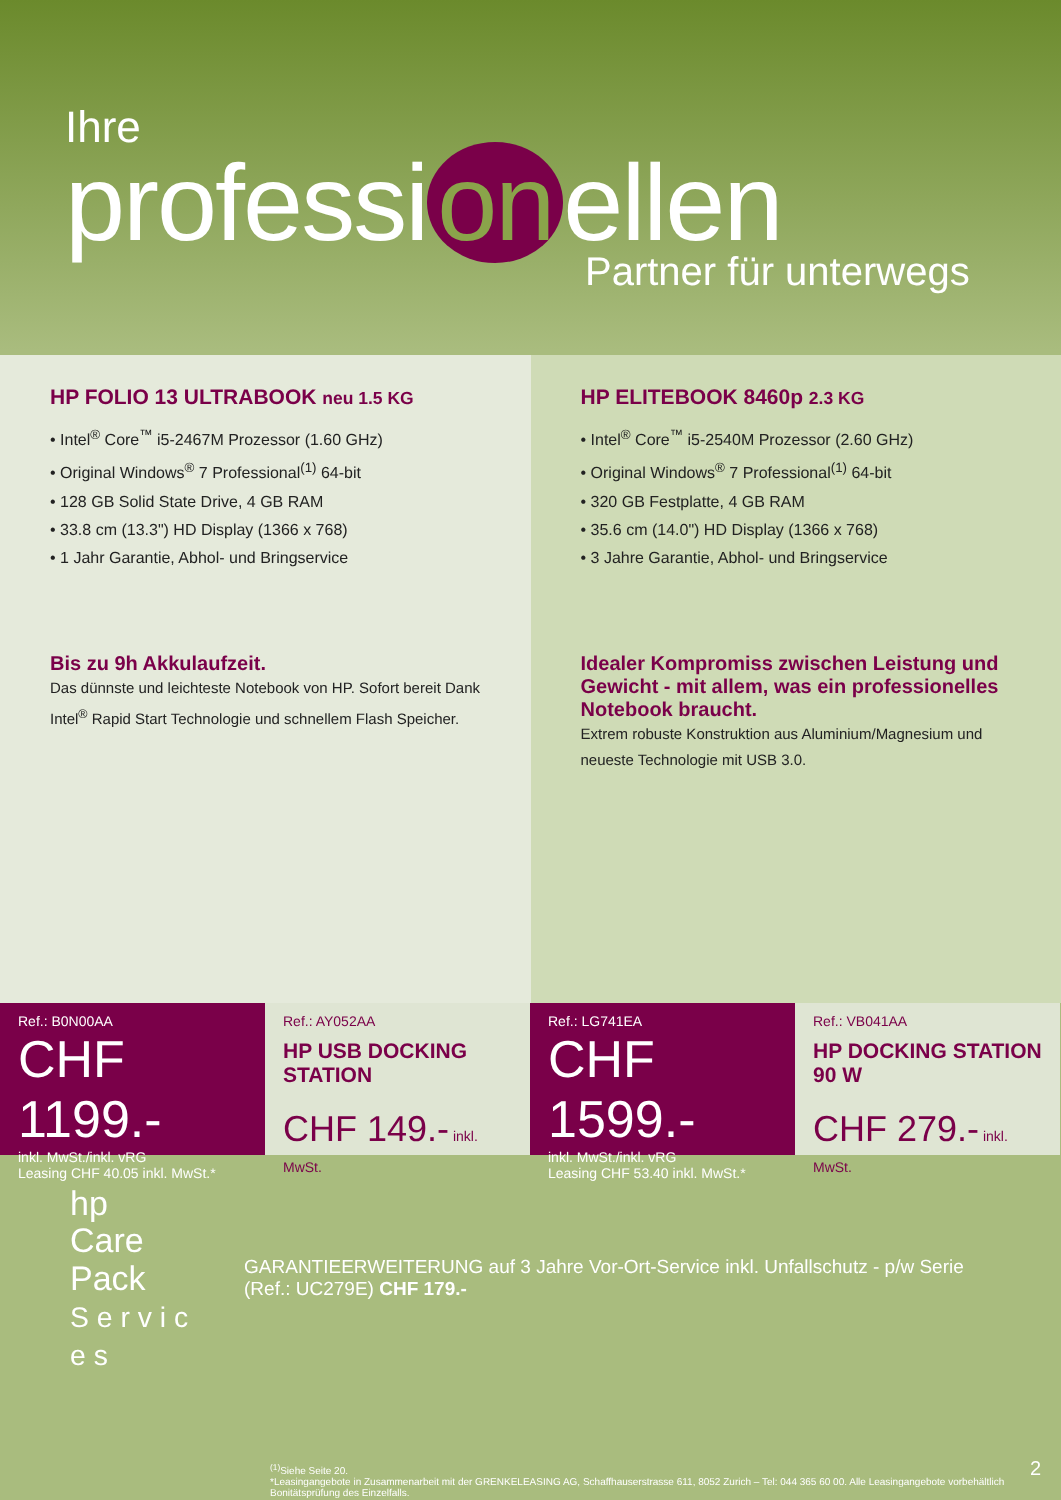Ihre
professi on ellen
Partner für unterwegs
HP FOLIO 13 ULTRABOOK neu 1.5 KG
• Intel<sup>®</sup> Core<sup>™</sup> i5-2467M Prozessor (1.60 GHz)
• Original Windows<sup>®</sup> 7 Professional<sup>(1)</sup> 64-bit
• 128 GB Solid State Drive, 4 GB RAM
• 33.8 cm (13.3") HD Display (1366 x 768)
• 1 Jahr Garantie, Abhol- und Bringservice
Bis zu 9h Akkulaufzeit.
Das dünnste und leichteste Notebook von HP. Sofort bereit Dank Intel<sup>®</sup> Rapid Start Technologie und schnellem Flash Speicher.
HP ELITEBOOK 8460p 2.3 KG
• Intel<sup>®</sup> Core<sup>™</sup> i5-2540M Prozessor (2.60 GHz)
• Original Windows<sup>®</sup> 7 Professional<sup>(1)</sup> 64-bit
• 320 GB Festplatte, 4 GB RAM
• 35.6 cm (14.0") HD Display (1366 x 768)
• 3 Jahre Garantie, Abhol- und Bringservice
Idealer Kompromiss zwischen Leistung und Gewicht - mit allem, was ein professionelles Notebook braucht.
Extrem robuste Konstruktion aus Aluminium/Magnesium und neueste Technologie mit USB 3.0.
Ref.: B0N00AA
CHF 1199.-
inkl. MwSt./inkl. vRG
Leasing CHF 40.05 inkl. MwSt.*
Ref.: AY052AA
HP USB DOCKING STATION
CHF 149.- inkl. MwSt.
Ref.: LG741EA
CHF 1599.-
inkl. MwSt./inkl. vRG
Leasing CHF 53.40 inkl. MwSt.*
Ref.: VB041AA
HP DOCKING STATION 90 W
CHF 279.- inkl. MwSt.
hp
Care Pack
S e r v i c e s
GARANTIEERWEITERUNG auf 3 Jahre Vor-Ort-Service inkl. Unfallschutz - p/w Serie (Ref.: UC279E) CHF 179.-
<sup>(1)</sup> Siehe Seite 20.
*Leasingangebote in Zusammenarbeit mit der GRENKELEASING AG, Schaffhauserstrasse 611, 8052 Zurich – Tel: 044 365 60 00. Alle Leasingangebote vorbehältlich Bonitätsprüfung des Einzelfalls.
2